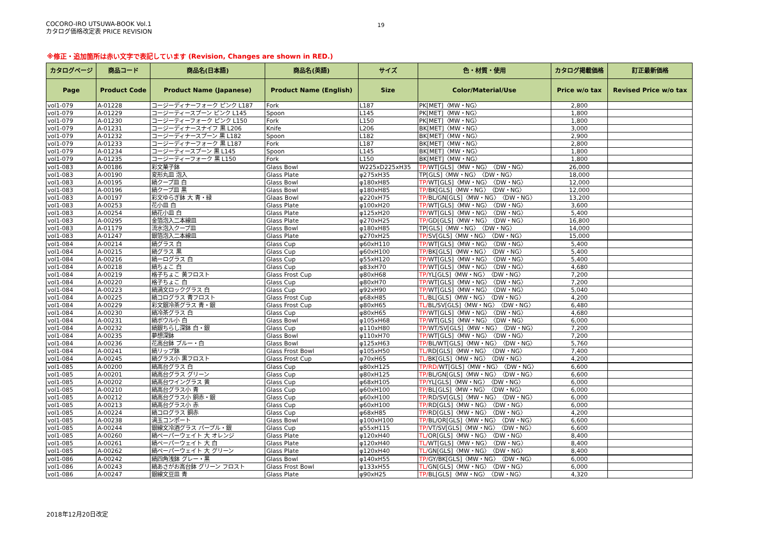COCORO-IRO UTSUWA-BOOK Vol.1
カタログ価格改定表 PRICE REVISION
19
※修正・追加箇所は赤い文字で表記しています (Revision, Changes are shown in RED.)
| カタログページ | 商品コード | 商品名(日本語) | 商品名(英語) | サイズ | 色・材質・使用 | カタログ掲載価格 | 訂正最新価格 |
| --- | --- | --- | --- | --- | --- | --- | --- |
| Page | Product Code | Product Name (Japanese) | Product Name (English) | Size | Color/Material/Use | Price w/o tax | Revised Price w/o tax |
| vol1-079 | A-01228 | コージーディナーフォーク ピンク L187 | Fork | L187 | PK[MET]〈MW・NG〉 | 2,800 | |
| vol1-079 | A-01229 | コージーティースプーン ピンク L145 | Spoon | L145 | PK[MET]〈MW・NG〉 | 1,800 | |
| vol1-079 | A-01230 | コージーティーフォーク ピンク L150 | Fork | L150 | PK[MET]〈MW・NG〉 | 1,800 | |
| vol1-079 | A-01231 | コージーディナースナイフ 黒 L206 | Knife | L206 | BK[MET]〈MW・NG〉 | 3,000 | |
| vol1-079 | A-01232 | コージーディナースプーン 黒 L182 | Spoon | L182 | BK[MET]〈MW・NG〉 | 2,900 | |
| vol1-079 | A-01233 | コージーディナーフォーク 黒 L187 | Fork | L187 | BK[MET]〈MW・NG〉 | 2,800 | |
| vol1-079 | A-01234 | コージーティースプーン 黒 L145 | Spoon | L145 | BK[MET]〈MW・NG〉 | 1,800 | |
| vol1-079 | A-01235 | コージーティーフォーク 黒 L150 | Fork | L150 | BK[MET]〈MW・NG〉 | 1,800 | |
| vol1-083 | A-00186 | 彩文菓子鉢 | Glass Bowl | W225xD225xH35 | TP/ WT[GLS]〈MW・NG〉〈DW・NG〉 | 26,000 | |
| vol1-083 | A-00190 | 変形丸皿 泡入 | Glass Plate | φ275xH35 | TP[GLS]〈MW・NG〉〈DW・NG〉 | 18,000 | |
| vol1-083 | A-00195 | 縞クープ皿 白 | Glass Bowl | φ180xH85 | TP/ WT[GLS]〈MW・NG〉〈DW・NG〉 | 12,000 | |
| vol1-083 | A-00196 | 縞クープ皿 黒 | Glass Bowl | φ180xH85 | TP/ BK[GLS]〈MW・NG〉〈DW・NG〉 | 12,000 | |
| vol1-083 | A-00197 | 彩文ゆらぎ鉢 大 青・緑 | Glaas Bowl | φ220xH75 | TP/ BL/GN[GLS]〈MW・NG〉〈DW・NG〉 | 13,200 | |
| vol1-083 | A-00253 | 花小皿 白 | Glass Plate | φ100xH20 | TP/ WT[GLS]〈MW・NG〉〈DW・NG〉 | 3,600 | |
| vol1-083 | A-00254 | 縞花小皿 白 | Glass Plate | φ125xH20 | TP/ WT[GLS]〈MW・NG〉〈DW・NG〉 | 5,400 | |
| vol1-083 | A-00295 | 金箔泡入二本線皿 | Glass Plate | φ270xH25 | TP/ GD[GLS]〈MW・NG〉〈DW・NG〉 | 16,800 | |
| vol1-083 | A-01179 | 流水泡入クープ皿 | Glass Bowl | φ180xH85 | TP[GLS]〈MW・NG〉〈DW・NG〉 | 14,000 | |
| vol1-083 | A-01247 | 銀箔泡入二本線皿 | Glass Plate | φ270xH25 | TP/ SV[GLS]〈MW・NG〉〈DW・NG〉 | 15,000 | |
| vol1-084 | A-00214 | 縞グラス 白 | Glass Cup | φ60xH110 | TP/ WT[GLS]〈MW・NG〉〈DW・NG〉 | 5,400 | |
| vol1-084 | A-00215 | 縞グラス 黒 | Glass Cup | φ60xH100 | TP/ BK[GLS]〈MW・NG〉〈DW・NG〉 | 5,400 | |
| vol1-084 | A-00216 | 縞ーログラス 白 | Glass Cup | φ55xH120 | TP/ WT[GLS]〈MW・NG〉〈DW・NG〉 | 5,400 | |
| vol1-084 | A-00218 | 縞ちょこ 白 | Glass Cup | φ83xH70 | TP/ WT[GLS]〈MW・NG〉〈DW・NG〉 | 4,680 | |
| vol1-084 | A-00219 | 格子ちょこ 黄フロスト | Glass Frost Cup | φ80xH68 | TP/ YL[GLS]〈MW・NG〉〈DW・NG〉 | 7,200 | |
| vol1-084 | A-00220 | 格子ちょこ 白 | Glass Cup | φ80xH70 | TP/ WT[GLS]〈MW・NG〉〈DW・NG〉 | 7,200 | |
| vol1-084 | A-00223 | 縞渦文ロックグラス 白 | Glass Cup | φ92xH90 | TP/ WT[GLS]〈MW・NG〉〈DW・NG〉 | 5,040 | |
| vol1-084 | A-00225 | 縞コログラス 青フロスト | Glass Frost Cup | φ68xH85 | TL/ BL[GLS]〈MW・NG〉〈DW・NG〉 | 4,200 | |
| vol1-084 | A-00229 | 彩文銀冷茶グラス 青・銀 | Glass Frost Cup | φ80xH65 | TL/ BL/SV[GLS]〈MW・NG〉〈DW・NG〉 | 6,480 | |
| vol1-084 | A-00230 | 縞冷茶グラス 白 | Glass Cup | φ80xH65 | TP/ WT[GLS]〈MW・NG〉〈DW・NG〉 | 4,680 | |
| vol1-084 | A-00231 | 縞ボウル小 白 | Glass Bowl | φ105xH68 | TP/ WT[GLS]〈MW・NG〉〈DW・NG〉 | 6,000 | |
| vol1-084 | A-00232 | 縞銀ちらし深鉢 白・銀 | Glass Cup | φ110xH80 | TP/ WT/SV[GLS]〈MW・NG〉〈DW・NG〉 | 7,200 | |
| vol1-084 | A-00235 | 夢想深鉢 | Glass Bowl | φ110xH70 | TP/ WT[GLS]〈MW・NG〉〈DW・NG〉 | 7,200 | |
| vol1-084 | A-00236 | 花高台鉢 ブルー・白 | Glass Bowl | φ125xH63 | TP/ BL/WT[GLS]〈MW・NG〉〈DW・NG〉 | 5,760 | |
| vol1-084 | A-00241 | 縞リップ鉢 | Glass Frost Bowl | φ105xH50 | TL/ RD[GLS]〈MW・NG〉〈DW・NG〉 | 7,400 | |
| vol1-084 | A-00245 | 縞グラス小 黒フロスト | Glass Frost Cup | φ70xH65 | TL/ BK[GLS]〈MW・NG〉〈DW・NG〉 | 4,200 | |
| vol1-085 | A-00200 | 縞高台グラス 白 | Glass Cup | φ80xH125 | TP/RD/ WT[GLS]〈MW・NG〉〈DW・NG〉 | 6,600 | |
| vol1-085 | A-00201 | 縞高台グラス グリーン | Glass Cup | φ80xH125 | TP/ BL/GN[GLS]〈MW・NG〉〈DW・NG〉 | 6,600 | |
| vol1-085 | A-00202 | 縞高台ワイングラス 黄 | Glass Cup | φ68xH105 | TP/ YL[GLS]〈MW・NG〉〈DW・NG〉 | 6,000 | |
| vol1-085 | A-00210 | 縞高台グラス小 青 | Glass Cup | φ60xH100 | TP/ BL[GLS]〈MW・NG〉〈DW・NG〉 | 6,000 | |
| vol1-085 | A-00212 | 縞高台グラス小 銅赤・銀 | Glass Cup | φ60xH100 | TP/ RD/SV[GLS]〈MW・NG〉〈DW・NG〉 | 6,000 | |
| vol1-085 | A-00213 | 縞高台グラス小 赤 | Glass Cup | φ60xH100 | TP/ RD[GLS]〈MW・NG〉〈DW・NG〉 | 6,000 | |
| vol1-085 | A-00224 | 縞コログラス 銅赤 | Glass Cup | φ68xH85 | TP/ RD[GLS]〈MW・NG〉〈DW・NG〉 | 4,200 | |
| vol1-085 | A-00238 | 渦玉コンポート | Glass Bowl | φ100xH100 | TP/ BL/OR[GLS]〈MW・NG〉〈DW・NG〉 | 6,600 | |
| vol1-085 | A-00244 | 銀線文冷酒グラス パープル・銀 | Glass Cup | φ55xH115 | TP/ VT/SV[GLS]〈MW・NG〉〈DW・NG〉 | 6,600 | |
| vol1-085 | A-00260 | 縞ペーパーウェイト 大 オレンジ | Glass Plate | φ120xH40 | TL/ OR[GLS]〈MW・NG〉〈DW・NG〉 | 8,400 | |
| vol1-085 | A-00261 | 縞ペーパーウェイト 大 白 | Glass Plate | φ120xH40 | TL/ WT[GLS]〈MW・NG〉〈DW・NG〉 | 8,400 | |
| vol1-085 | A-00262 | 縞ペーパーウェイト 大 グリーン | Glass Plate | φ120xH40 | TL/ GN[GLS]〈MW・NG〉〈DW・NG〉 | 8,400 | |
| vol1-086 | A-00242 | 縞四角浅鉢 グレー・黒 | Glass Bowl | φ140xH55 | TP/ GY/BK[GLS]〈MW・NG〉〈DW・NG〉 | 6,000 | |
| vol1-086 | A-00243 | 縞あさがお高台鉢 グリーン フロスト | Glass Frost Bowl | φ133xH55 | TL/ GN[GLS]〈MW・NG〉〈DW・NG〉 | 6,000 | |
| vol1-086 | A-00247 | 銀線文豆皿 青 | Glass Plate | φ90xH25 | TP/ BL[GLS]〈MW・NG〉〈DW・NG〉 | 4,320 | |
2018年12月20日改定